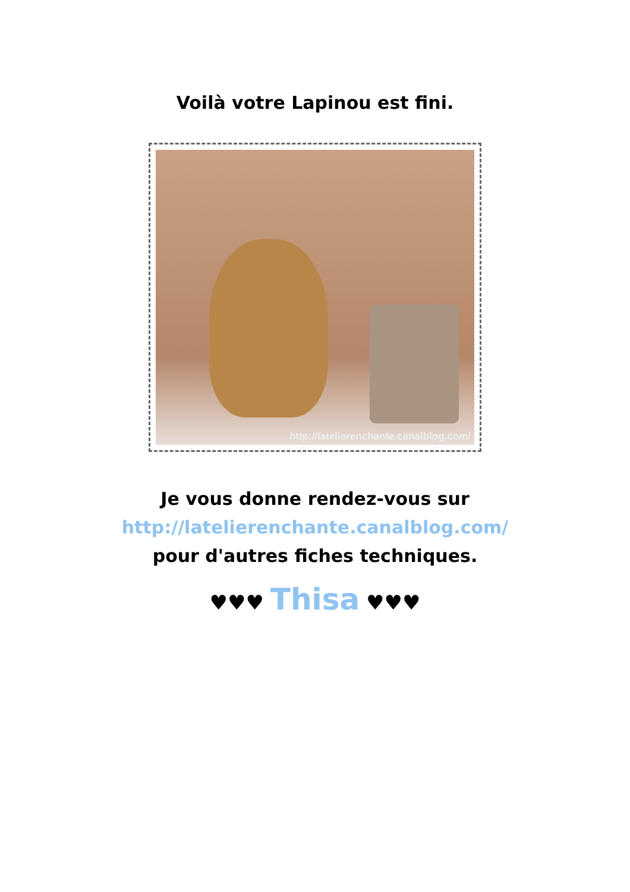Voilà votre Lapinou est fini.
http://latelierenchante.canalblog.com/
Je vous donne rendez-vous sur
http://latelierenchante.canalblog.com/
pour d'autres fiches techniques.
♥♥♥ Thisa ♥♥♥